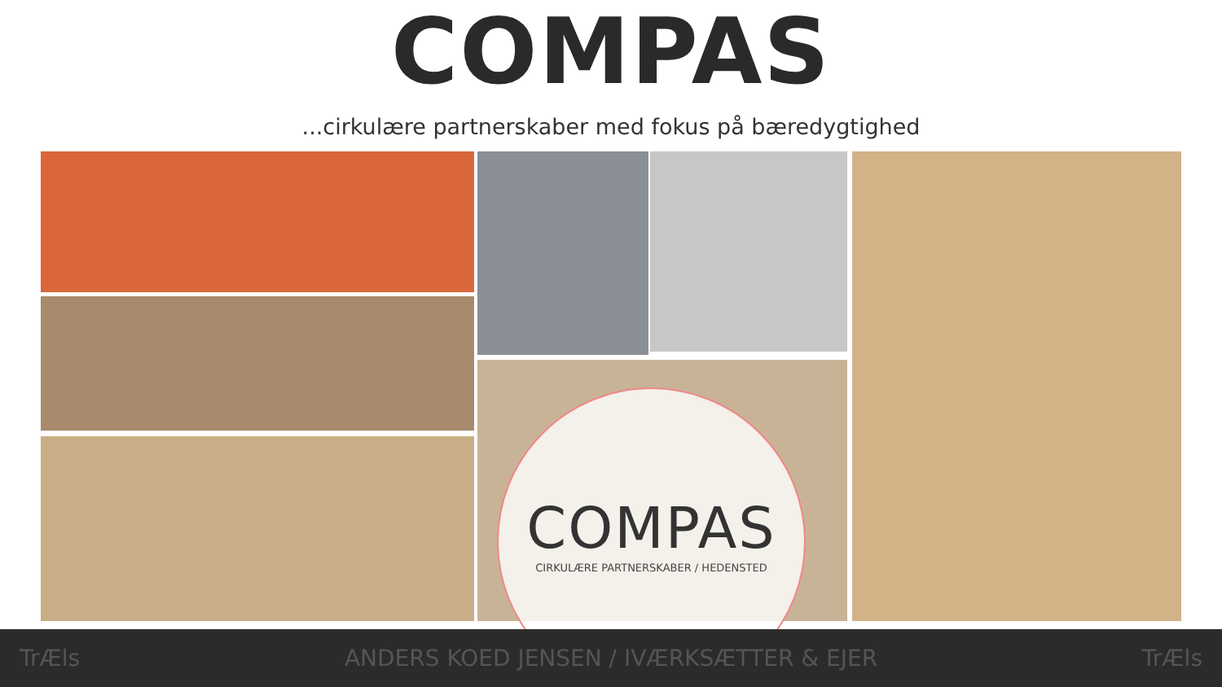COMPAS
...cirkulære partnerskaber med fokus på bæredygtighed
COMPAS
CIRKULÆRE PARTNERSKABER / HEDENSTED
TrÆls ANDERS KOED JENSEN / IVÆRKSÆTTER & EJER TrÆls